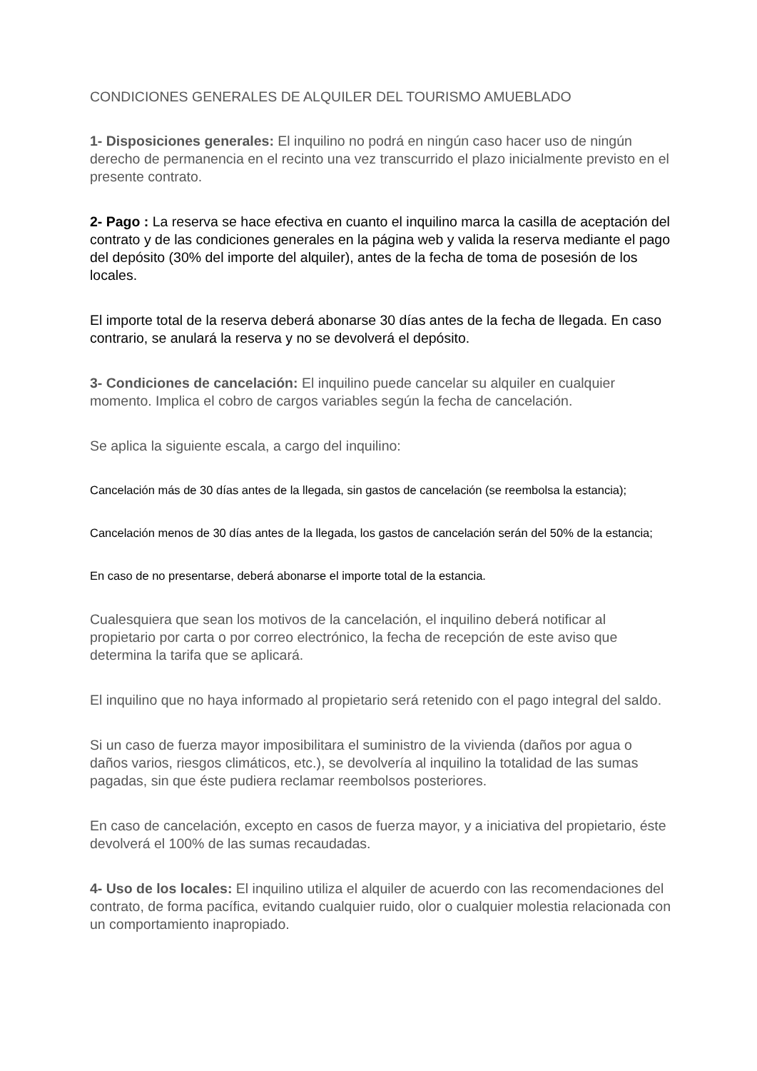CONDICIONES GENERALES DE ALQUILER DEL TOURISMO AMUEBLADO
1- Disposiciones generales: El inquilino no podrá en ningún caso hacer uso de ningún derecho de permanencia en el recinto una vez transcurrido el plazo inicialmente previsto en el presente contrato.
2- Pago : La reserva se hace efectiva en cuanto el inquilino marca la casilla de aceptación del contrato y de las condiciones generales en la página web y valida la reserva mediante el pago del depósito (30% del importe del alquiler), antes de la fecha de toma de posesión de los locales.
El importe total de la reserva deberá abonarse 30 días antes de la fecha de llegada. En caso contrario, se anulará la reserva y no se devolverá el depósito.
3- Condiciones de cancelación: El inquilino puede cancelar su alquiler en cualquier momento. Implica el cobro de cargos variables según la fecha de cancelación.
Se aplica la siguiente escala, a cargo del inquilino:
Cancelación más de 30 días antes de la llegada, sin gastos de cancelación (se reembolsa la estancia);
Cancelación menos de 30 días antes de la llegada, los gastos de cancelación serán del 50% de la estancia;
En caso de no presentarse, deberá abonarse el importe total de la estancia.
Cualesquiera que sean los motivos de la cancelación, el inquilino deberá notificar al propietario por carta o por correo electrónico, la fecha de recepción de este aviso que determina la tarifa que se aplicará.
El inquilino que no haya informado al propietario será retenido con el pago integral del saldo.
Si un caso de fuerza mayor imposibilitara el suministro de la vivienda (daños por agua o daños varios, riesgos climáticos, etc.), se devolvería al inquilino la totalidad de las sumas pagadas, sin que éste pudiera reclamar reembolsos posteriores.
En caso de cancelación, excepto en casos de fuerza mayor, y a iniciativa del propietario, éste devolverá el 100% de las sumas recaudadas.
4- Uso de los locales: El inquilino utiliza el alquiler de acuerdo con las recomendaciones del contrato, de forma pacífica, evitando cualquier ruido, olor o cualquier molestia relacionada con un comportamiento inapropiado.